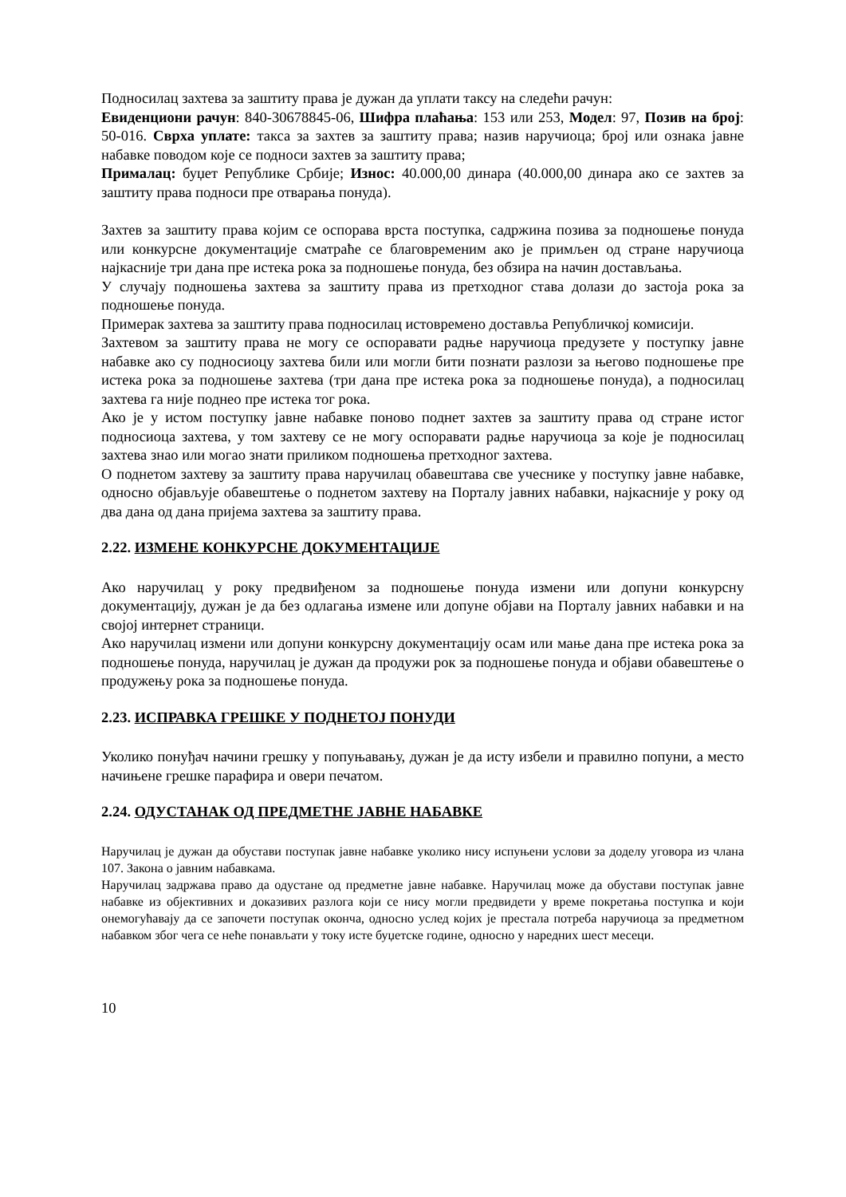Подносилац захтева за заштиту права је дужан да уплати таксу на следећи рачун:
Евиденциони рачун: 840-30678845-06, Шифра плаћања: 153 или 253, Модел: 97, Позив на број: 50-016. Сврха уплате: такса за захтев за заштиту права; назив наручиоца; број или ознака јавне набавке поводом које се подноси захтев за заштиту права;
Прималац: буџет Републике Србије; Износ: 40.000,00 динара (40.000,00 динара ако се захтев за заштиту права подноси пре отварања понуда).
Захтев за заштиту права којим се оспорава врста поступка, садржина позива за подношење понуда или конкурсне документације сматраће се благовременим ако је примљен од стране наручиоца најкасније три дана пре истека рока за подношење понуда, без обзира на начин достављања.
У случају подношења захтева за заштиту права из претходног става долази до застоја рока за подношење понуда.
Примерак захтева за заштиту права подносилац истовремено доставља Републичкој комисији.
Захтевом за заштиту права не могу се оспоравати радње наручиоца предузете у поступку јавне набавке ако су подносиоцу захтева били или могли бити познати разлози за његово подношење пре истека рока за подношење захтева (три дана пре истека рока за подношење понуда), а подносилац захтева га није поднео пре истека тог рока.
Ако је у истом поступку јавне набавке поново поднет захтев за заштиту права од стране истог подносиоца захтева, у том захтеву се не могу оспоравати радње наручиоца за које је подносилац захтева знао или могао знати приликом подношења претходног захтева.
О поднетом захтеву за заштиту права наручилац обавештава све учеснике у поступку јавне набавке, односно објављује обавештење о поднетом захтеву на Порталу јавних набавки, најкасније у року од два дана од дана пријема захтева за заштиту права.
2.22. ИЗМЕНЕ КОНКУРСНЕ ДОКУМЕНТАЦИЈЕ
Ако наручилац у року предвиђеном за подношење понуда измени или допуни конкурсну документацију, дужан је да без одлагања измене или допуне објави на Порталу јавних набавки и на својој интернет страници.
Ако наручилац измени или допуни конкурсну документацију осам или мање дана пре истека рока за подношење понуда, наручилац је дужан да продужи рок за подношење понуда и објави обавештење о продужењу рока за подношење понуда.
2.23. ИСПРАВКА ГРЕШКЕ У ПОДНЕТОЈ ПОНУДИ
Уколико понуђач начини грешку у попуњавању, дужан је да исту избели и правилно попуни, а место начињене грешке парафира и овери печатом.
2.24. ОДУСТАНАК ОД ПРЕДМЕТНЕ ЈАВНЕ НАБАВКЕ
Наручилац је дужан да обустави поступак јавне набавке уколико нису испуњени услови за доделу уговора из члана 107. Закона о јавним набавкама.
Наручилац задржава право да одустане од предметне јавне набавке. Наручилац може да обустави поступак јавне набавке из објективних и доказивих разлога који се нису могли предвидети у време покретања поступка и који онемогућавају да се започети поступак оконча, односно услед којих је престала потреба наручиоца за предметном набавком због чега се неће понављати у току исте буџетске године, односно у наредних шест месеци.
10